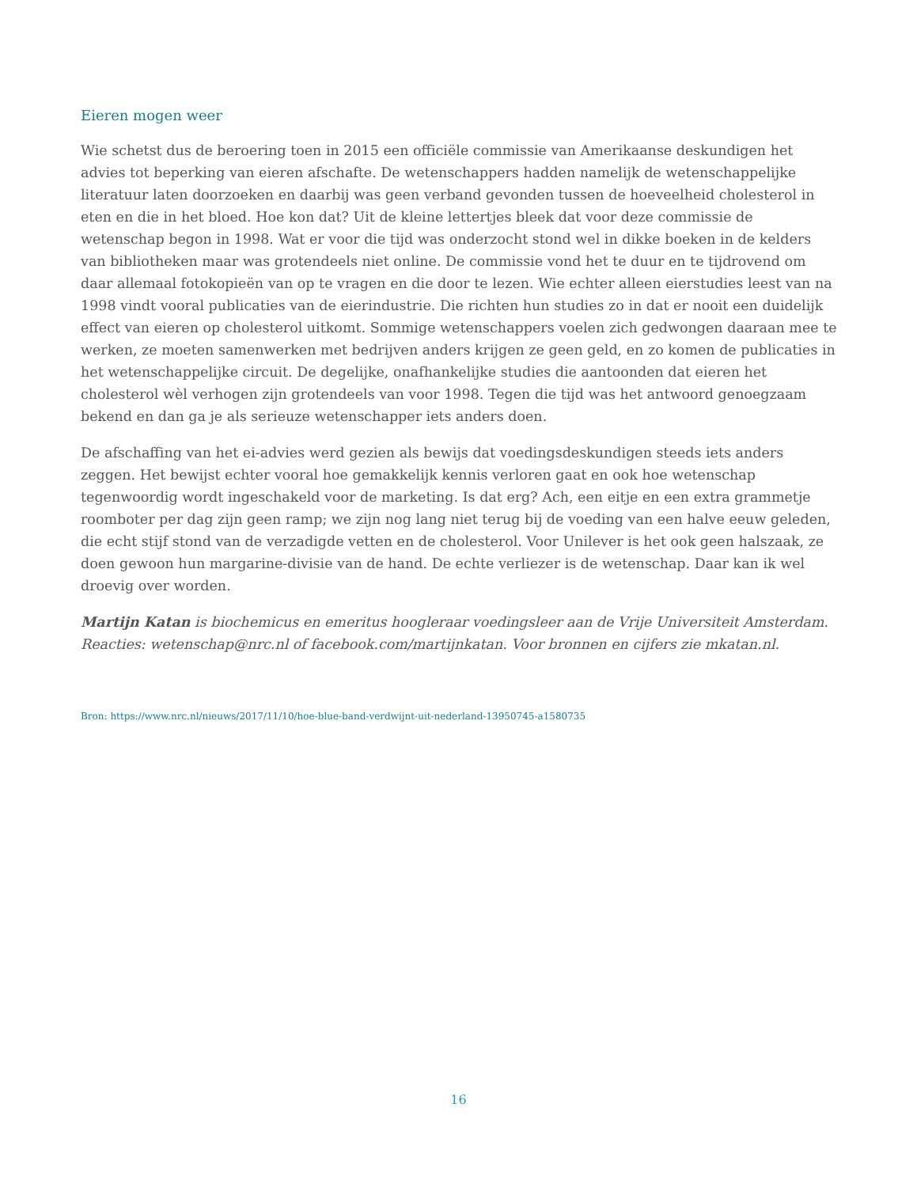Eieren mogen weer
Wie schetst dus de beroering toen in 2015 een officiële commissie van Amerikaanse deskundigen het advies tot beperking van eieren afschafte. De wetenschappers hadden namelijk de wetenschappelijke literatuur laten doorzoeken en daarbij was geen verband gevonden tussen de hoeveelheid cholesterol in eten en die in het bloed. Hoe kon dat? Uit de kleine lettertjes bleek dat voor deze commissie de wetenschap begon in 1998. Wat er voor die tijd was onderzocht stond wel in dikke boeken in de kelders van bibliotheken maar was grotendeels niet online. De commissie vond het te duur en te tijdrovend om daar allemaal fotokopieën van op te vragen en die door te lezen. Wie echter alleen eierstudies leest van na 1998 vindt vooral publicaties van de eierindustrie. Die richten hun studies zo in dat er nooit een duidelijk effect van eieren op cholesterol uitkomt. Sommige wetenschappers voelen zich gedwongen daaraan mee te werken, ze moeten samenwerken met bedrijven anders krijgen ze geen geld, en zo komen de publicaties in het wetenschappelijke circuit. De degelijke, onafhankelijke studies die aantoonden dat eieren het cholesterol wèl verhogen zijn grotendeels van voor 1998. Tegen die tijd was het antwoord genoegzaam bekend en dan ga je als serieuze wetenschapper iets anders doen.
De afschaffing van het ei-advies werd gezien als bewijs dat voedingsdeskundigen steeds iets anders zeggen. Het bewijst echter vooral hoe gemakkelijk kennis verloren gaat en ook hoe wetenschap tegenwoordig wordt ingeschakeld voor de marketing. Is dat erg? Ach, een eitje en een extra grammetje roomboter per dag zijn geen ramp; we zijn nog lang niet terug bij de voeding van een halve eeuw geleden, die echt stijf stond van de verzadigde vetten en de cholesterol. Voor Unilever is het ook geen halszaak, ze doen gewoon hun margarine-divisie van de hand. De echte verliezer is de wetenschap. Daar kan ik wel droevig over worden.
Martijn Katan is biochemicus en emeritus hoogleraar voedingsleer aan de Vrije Universiteit Amsterdam. Reacties: wetenschap@nrc.nl of facebook.com/martijnkatan. Voor bronnen en cijfers zie mkatan.nl.
Bron: https://www.nrc.nl/nieuws/2017/11/10/hoe-blue-band-verdwijnt-uit-nederland-13950745-a1580735
16